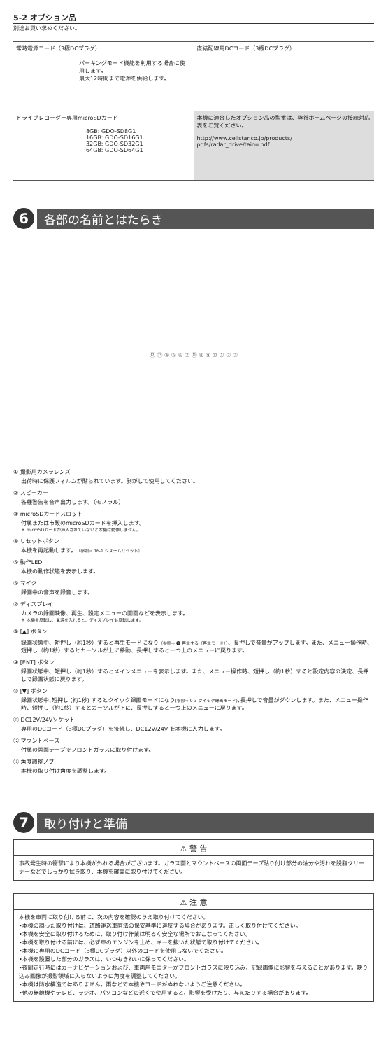5-2 オプション品
別途お買い求めください。
| 常時電源コード（3極DCプラグ） パーキングモード機能を利用する場合に使用します。 最大12時間まで電源を供給します。 | 直結配線用DCコード（3極DCプラグ） |
| ドライブレコーダー専用microSDカード 8GB: GDO-SD8G1 16GB: GDO-SD16G1 32GB: GDO-SD32G1 64GB: GDO-SD64G1 | 本機に適合したオプション品の型番は、弊社ホームページの接続対応表をご覧ください。 http://www.cellstar.co.jp/products/ pdfs/radar_drive/taiou.pdf |
6
各部の名前とはたらき
⑫ ⑬ ④ ⑤ ⑥ ⑦ ⑪ ⑧ ⑨ ⑩ ① ② ③
① 撮影用カメラレンズ
出荷時に保護フィルムが貼られています。剥がして使用してください。
② スピーカー
各種警告を音声出力します。（モノラル）
③ microSDカードスロット
付属または市販のmicroSDカードを挿入します。
＊ microSDカードが挿入されていないと本機は動作しません。
④ リセットボタン
本機を再起動します。（参照⇨ 16-1 システムリセット）
⑤ 動作LED
本機の動作状態を表示します。
⑥ マイク
録画中の音声を録音します。
⑦ ディスプレイ
カメラの録画映像、再生、設定メニューの画面などを表示します。
＊ 本機を反転し、電源を入れると、ディスプレイも反転します。
⑧ [▲] ボタン
録画状態中、短押し（約1秒）すると再生モードになり（参照⇨ ⓫ 再生する（再生モード））、長押しで音量がアップします。また、メニュー操作時、短押し（約1秒）するとカーソルが上に移動、長押しすると一つ上のメニューに戻ります。
⑨ [ENT] ボタン
録画状態中、短押し（約1秒）するとメインメニューを表示します。また、メニュー操作時、短押し（約1秒）すると設定内容の決定、長押しで録画状態に戻ります。
⑩ [▼] ボタン
録画状態中､短押し (約1秒) するとクイック録画モードになり(参照⇨ 9-3 クイック録画モード)､長押しで音量がダウンします。また、メニュー操作時、短押し（約1秒）するとカーソルが下に、長押しすると一つ上のメニューに戻ります。
⑪ DC12V/24Vソケット
専用のDCコード（3極DCプラグ）を接続し、DC12V/24V を本機に入力します。
⑫ マウントベース
付属の両面テープでフロントガラスに取り付けます。
⑬ 角度調整ノブ
本機の取り付け角度を調整します。
7
取り付けと準備
⚠ 警 告
事故発生時の衝撃により本機が外れる場合がございます。ガラス面とマウントベースの両面テープ貼り付け部分の油分や汚れを脱脂クリーナーなどでしっかり拭き取り、本機を確実に取り付けてください。
⚠ 注 意
本機を車両に取り付ける前に、次の内容を確認のうえ取り付けてください。
•本機の誤った取り付けは、道路運送車両法の保安基準に違反する場合があります。正しく取り付けてください。
•本機を安全に取り付けるために、取り付け作業は明るく安全な場所でおこなってください。
•本機を取り付ける前には、必ず車のエンジンを止め、キーを抜いた状態で取り付けてください。
•本機に専用のDCコード（3極DCプラグ）以外のコードを使用しないでください。
•本機を設置した部分のガラスは、いつもきれいに保ってください。
•夜間走行時にはカーナビゲーションおよび、車両用モニターがフロントガラスに映り込み、記録画像に影響を与えることがあります。映り込み画像が撮影領域に入らないように角度を調整してください。
•本機は防水構造ではありません。雨などで本機やコードがぬれないようご注意ください。
•他の無線機やテレビ、ラジオ、パソコンなどの近くで使用すると、影響を受けたり、与えたりする場合があります。